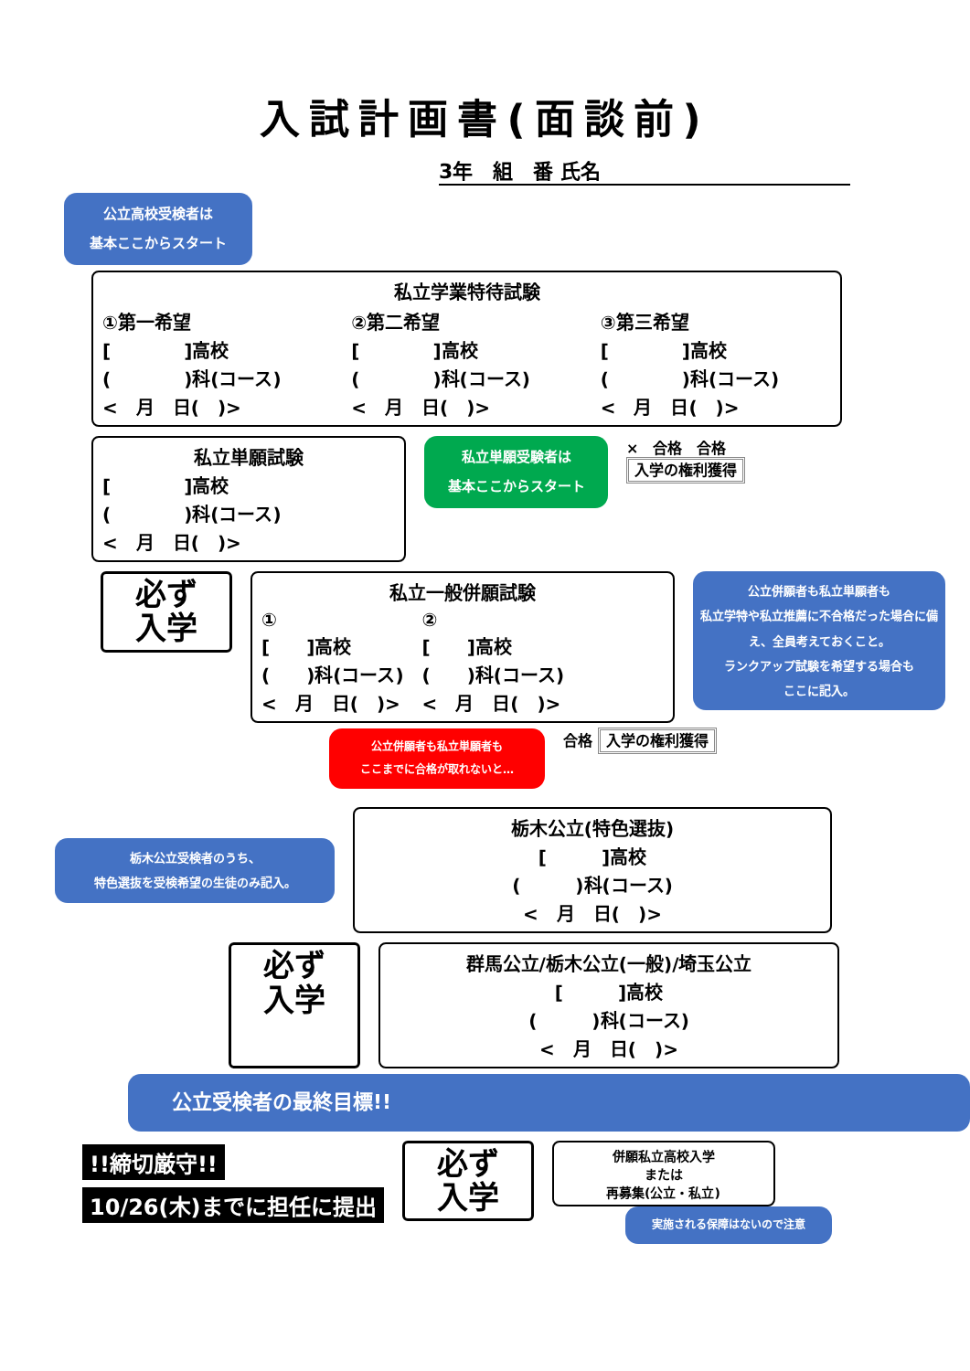入試計画書(面談前)
3年　組　番 氏名
公立高校受検者は
基本ここからスタート
私立学業特待試験
①第一希望
[　　　　]高校
(　　　　)科(コース)
<　月　日(　)>
②第二希望
[　　　　]高校
(　　　　)科(コース)
<　月　日(　)>
③第三希望
[　　　　]高校
(　　　　)科(コース)
<　月　日(　)>
私立単願試験
[　　　　]高校
(　　　　)科(コース)
<　月　日(　)>
私立単願受験者は
基本ここからスタート
×　合格　合格
入学の権利獲得
必ず
入学
私立一般併願試験
①
[　　]高校
(　　)科(コース)
<　月　日(　)>
②
[　　]高校
(　　)科(コース)
<　月　日(　)>
公立併願者も私立単願者も
私立学特や私立推薦に不合格だった場合に備え、全員考えておくこと。
ランクアップ試験を希望する場合も
ここに記入。
公立併願者も私立単願者も
ここまでに合格が取れないと…
合格 入学の権利獲得
栃木公立受検者のうち、
特色選抜を受検希望の生徒のみ記入。
栃木公立(特色選抜)
[　　　]高校
(　　　)科(コース)
<　月　日(　)>
必ず
入学
群馬公立/栃木公立(一般)/埼玉公立
[　　　]高校
(　　　)科(コース)
<　月　日(　)>
公立受検者の最終目標!!
!!締切厳守!!
10/26(木)までに担任に提出
必ず
入学
併願私立高校入学
または
再募集(公立・私立)
実施される保障はないので注意